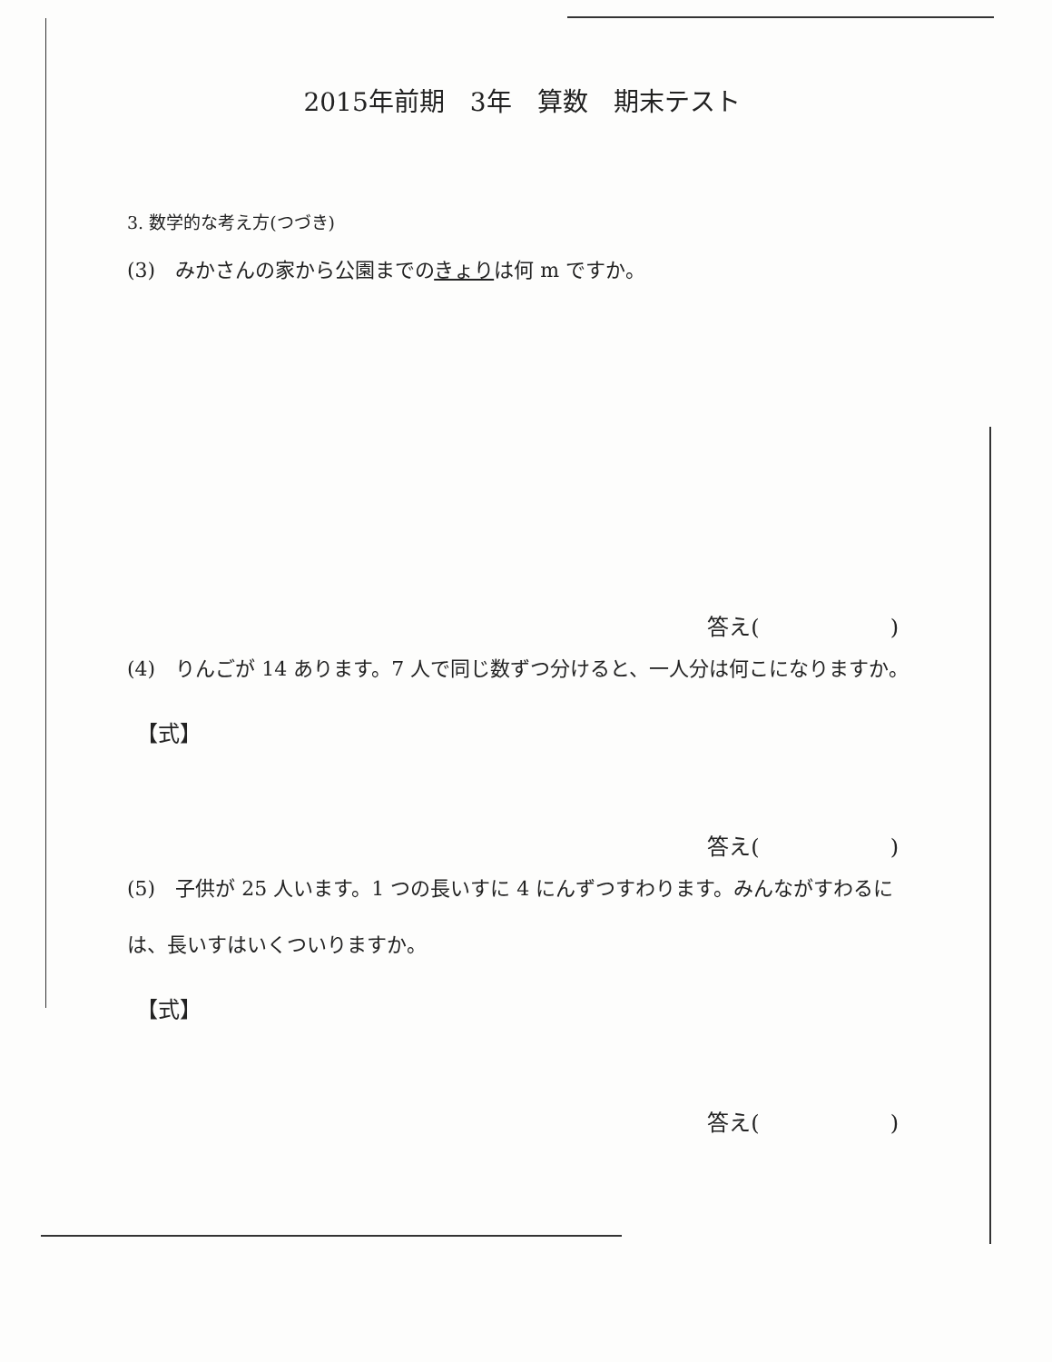2015年前期　3年　算数　期末テスト
3. 数学的な考え方(つづき)
(3)　みかさんの家から公園までのきょりは何 m ですか。
答え(　　　　　　)
(4)　りんごが 14 あります。7 人で同じ数ずつ分けると、一人分は何こになりますか。
【式】
答え(　　　　　　)
(5)　子供が 25 人います。1 つの長いすに 4 にんずつすわります。みんながすわるには、長いすはいくついりますか。
【式】
答え(　　　　　　)